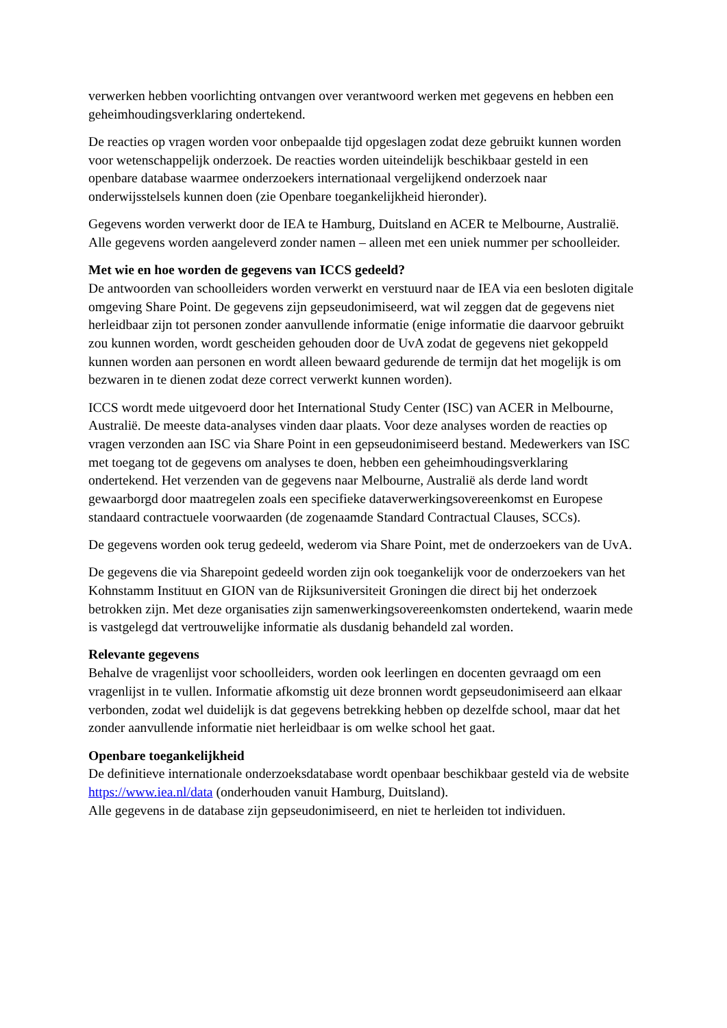verwerken hebben voorlichting ontvangen over verantwoord werken met gegevens en hebben een geheimhoudingsverklaring ondertekend.
De reacties op vragen worden voor onbepaalde tijd opgeslagen zodat deze gebruikt kunnen worden voor wetenschappelijk onderzoek. De reacties worden uiteindelijk beschikbaar gesteld in een openbare database waarmee onderzoekers internationaal vergelijkend onderzoek naar onderwijsstelsels kunnen doen (zie Openbare toegankelijkheid hieronder).
Gegevens worden verwerkt door de IEA te Hamburg, Duitsland en ACER te Melbourne, Australië. Alle gegevens worden aangeleverd zonder namen – alleen met een uniek nummer per schoolleider.
Met wie en hoe worden de gegevens van ICCS gedeeld?
De antwoorden van schoolleiders worden verwerkt en verstuurd naar de IEA via een besloten digitale omgeving Share Point. De gegevens zijn gepseudonimiseerd, wat wil zeggen dat de gegevens niet herleidbaar zijn tot personen zonder aanvullende informatie (enige informatie die daarvoor gebruikt zou kunnen worden, wordt gescheiden gehouden door de UvA zodat de gegevens niet gekoppeld kunnen worden aan personen en wordt alleen bewaard gedurende de termijn dat het mogelijk is om bezwaren in te dienen zodat deze correct verwerkt kunnen worden).
ICCS wordt mede uitgevoerd door het International Study Center (ISC) van ACER in Melbourne, Australië. De meeste data-analyses vinden daar plaats. Voor deze analyses worden de reacties op vragen verzonden aan ISC via Share Point in een gepseudonimiseerd bestand. Medewerkers van ISC met toegang tot de gegevens om analyses te doen, hebben een geheimhoudingsverklaring ondertekend. Het verzenden van de gegevens naar Melbourne, Australië als derde land wordt gewaarborgd door maatregelen zoals een specifieke dataverwerkingsovereenkomst en Europese standaard contractuele voorwaarden (de zogenaamde Standard Contractual Clauses, SCCs).
De gegevens worden ook terug gedeeld, wederom via Share Point, met de onderzoekers van de UvA.
De gegevens die via Sharepoint gedeeld worden zijn ook toegankelijk voor de onderzoekers van het Kohnstamm Instituut en GION van de Rijksuniversiteit Groningen die direct bij het onderzoek betrokken zijn. Met deze organisaties zijn samenwerkingsovereenkomsten ondertekend, waarin mede is vastgelegd dat vertrouwelijke informatie als dusdanig behandeld zal worden.
Relevante gegevens
Behalve de vragenlijst voor schoolleiders, worden ook leerlingen en docenten gevraagd om een vragenlijst in te vullen. Informatie afkomstig uit deze bronnen wordt gepseudonimiseerd aan elkaar verbonden, zodat wel duidelijk is dat gegevens betrekking hebben op dezelfde school, maar dat het zonder aanvullende informatie niet herleidbaar is om welke school het gaat.
Openbare toegankelijkheid
De definitieve internationale onderzoeksdatabase wordt openbaar beschikbaar gesteld via de website https://www.iea.nl/data (onderhouden vanuit Hamburg, Duitsland).
Alle gegevens in de database zijn gepseudonimiseerd, en niet te herleiden tot individuen.